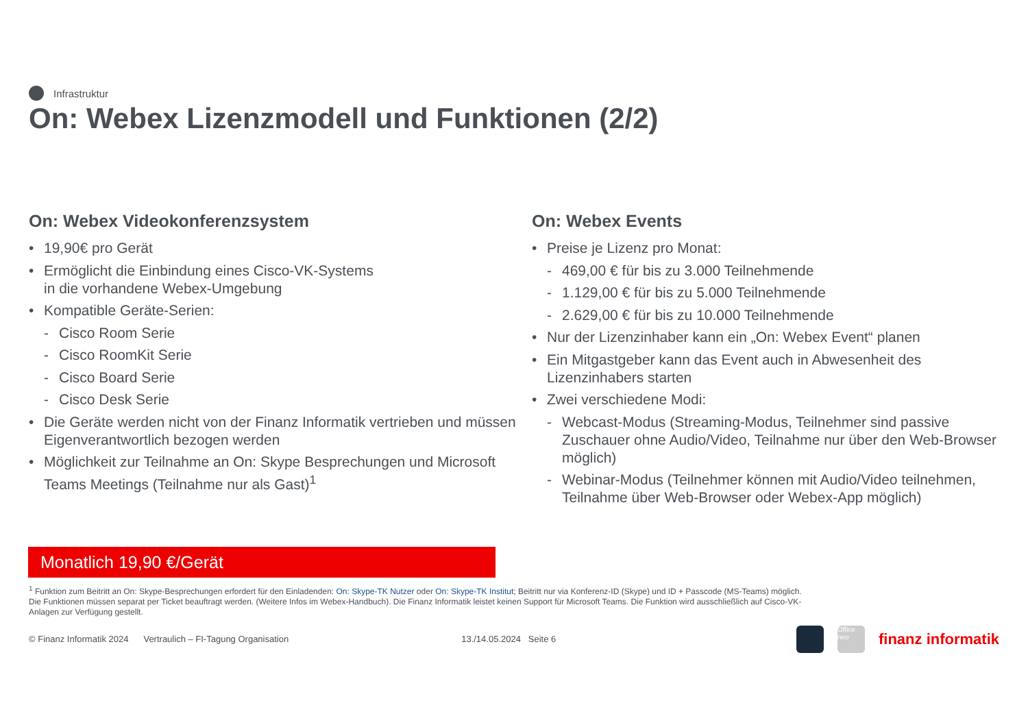Infrastruktur
On: Webex Lizenzmodell und Funktionen (2/2)
On: Webex Videokonferenzsystem
• 19,90€ pro Gerät
• Ermöglicht die Einbindung eines Cisco-VK-Systems
in die vorhandene Webex-Umgebung
• Kompatible Geräte-Serien:
- Cisco Room Serie
- Cisco RoomKit Serie
- Cisco Board Serie
- Cisco Desk Serie
• Die Geräte werden nicht von der Finanz Informatik vertrieben und müssen Eigenverantwortlich bezogen werden
• Möglichkeit zur Teilnahme an On: Skype Besprechungen und Microsoft Teams Meetings (Teilnahme nur als Gast)<sup>1</sup>
On: Webex Events
• Preise je Lizenz pro Monat:
- 469,00 € für bis zu 3.000 Teilnehmende
- 1.129,00 € für bis zu 5.000 Teilnehmende
- 2.629,00 € für bis zu 10.000 Teilnehmende
• Nur der Lizenzinhaber kann ein „On: Webex Event“ planen
• Ein Mitgastgeber kann das Event auch in Abwesenheit des Lizenzinhabers starten
• Zwei verschiedene Modi:
- Webcast-Modus (Streaming-Modus, Teilnehmer sind passive Zuschauer ohne Audio/Video, Teilnahme nur über den Web-Browser möglich)
- Webinar-Modus (Teilnehmer können mit Audio/Video teilnehmen, Teilnahme über Web-Browser oder Webex-App möglich)
Monatlich 19,90 €/Gerät
<sup>1</sup> Funktion zum Beitritt an On: Skype-Besprechungen erfordert für den Einladenden: On: Skype-TK Nutzer oder On: Skype-TK Institut; Beitritt nur via Konferenz-ID (Skype) und ID + Passcode (MS-Teams) möglich. Die Funktionen müssen separat per Ticket beauftragt werden. (Weitere Infos im Webex-Handbuch). Die Finanz Informatik leistet keinen Support für Microsoft Teams. Die Funktion wird ausschließlich auf Cisco-VK-Anlagen zur Verfügung gestellt.
© Finanz Informatik 2024 Vertraulich – FI-Tagung Organisation 13./14.05.2024 Seite 6
Office neo
finanz informatik